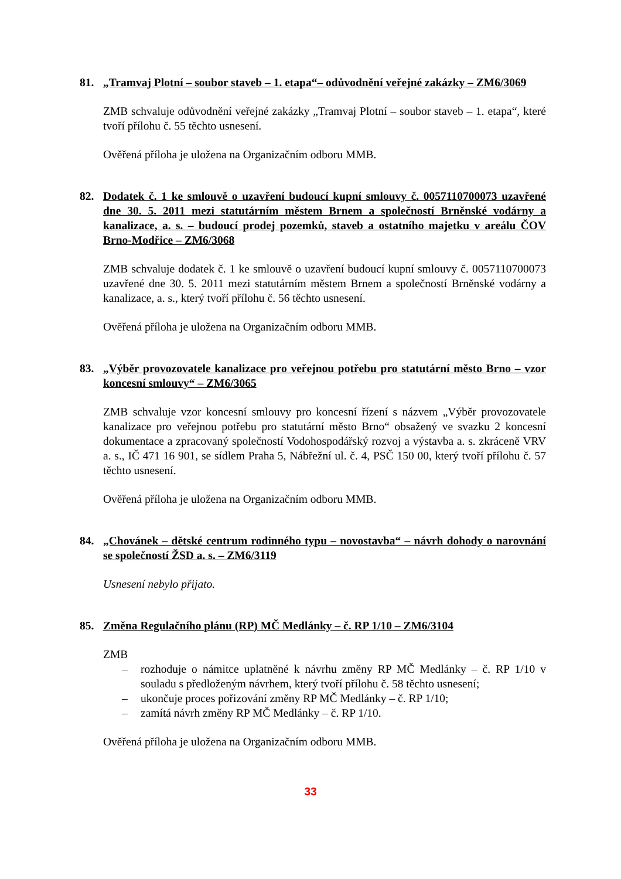81. „Tramvaj Plotní – soubor staveb – 1. etapa“– odůvodnění veřejné zakázky – ZM6/3069
ZMB schvaluje odůvodnění veřejné zakázky „Tramvaj Plotní – soubor staveb – 1. etapa“, které tvoří přílohu č. 55 těchto usnesení.
Ověřená příloha je uložena na Organizačním odboru MMB.
82. Dodatek č. 1 ke smlouvě o uzavření budoucí kupní smlouvy č. 0057110700073 uzavřené dne 30. 5. 2011 mezi statutárním městem Brnem a společností Brněnské vodárny a kanalizace, a. s. – budoucí prodej pozemků, staveb a ostatního majetku v areálu ČOV Brno-Modřice – ZM6/3068
ZMB schvaluje dodatek č. 1 ke smlouvě o uzavření budoucí kupní smlouvy č. 0057110700073 uzavřené dne 30. 5. 2011 mezi statutárním městem Brnem a společností Brněnské vodárny a kanalizace, a. s., který tvoří přílohu č. 56 těchto usnesení.
Ověřená příloha je uložena na Organizačním odboru MMB.
83. „Výběr provozovatele kanalizace pro veřejnou potřebu pro statutární město Brno – vzor koncesní smlouvy“ – ZM6/3065
ZMB schvaluje vzor koncesní smlouvy pro koncesní řízení s názvem „Výběr provozovatele kanalizace pro veřejnou potřebu pro statutární město Brno“ obsažený ve svazku 2 koncesní dokumentace a zpracovaný společností Vodohospodářský rozvoj a výstavba a. s. zkráceně VRV a. s., IČ 471 16 901, se sídlem Praha 5, Nábřežní ul. č. 4, PSČ 150 00, který tvoří přílohu č. 57 těchto usnesení.
Ověřená příloha je uložena na Organizačním odboru MMB.
84. „Chovánek – dětské centrum rodinného typu – novostavba“ – návrh dohody o narovnání se společností ŽSD a. s. – ZM6/3119
Usnesení nebylo přijato.
85. Změna Regulačního plánu (RP) MČ Medlánky – č. RP 1/10 – ZM6/3104
ZMB
– rozhoduje o námitce uplatněné k návrhu změny RP MČ Medlánky – č. RP 1/10 v souladu s předloženým návrhem, který tvoří přílohu č. 58 těchto usnesení;
– ukončuje proces pořizování změny RP MČ Medlánky – č. RP 1/10;
– zamítá návrh změny RP MČ Medlánky – č. RP 1/10.
Ověřená příloha je uložena na Organizačním odboru MMB.
33